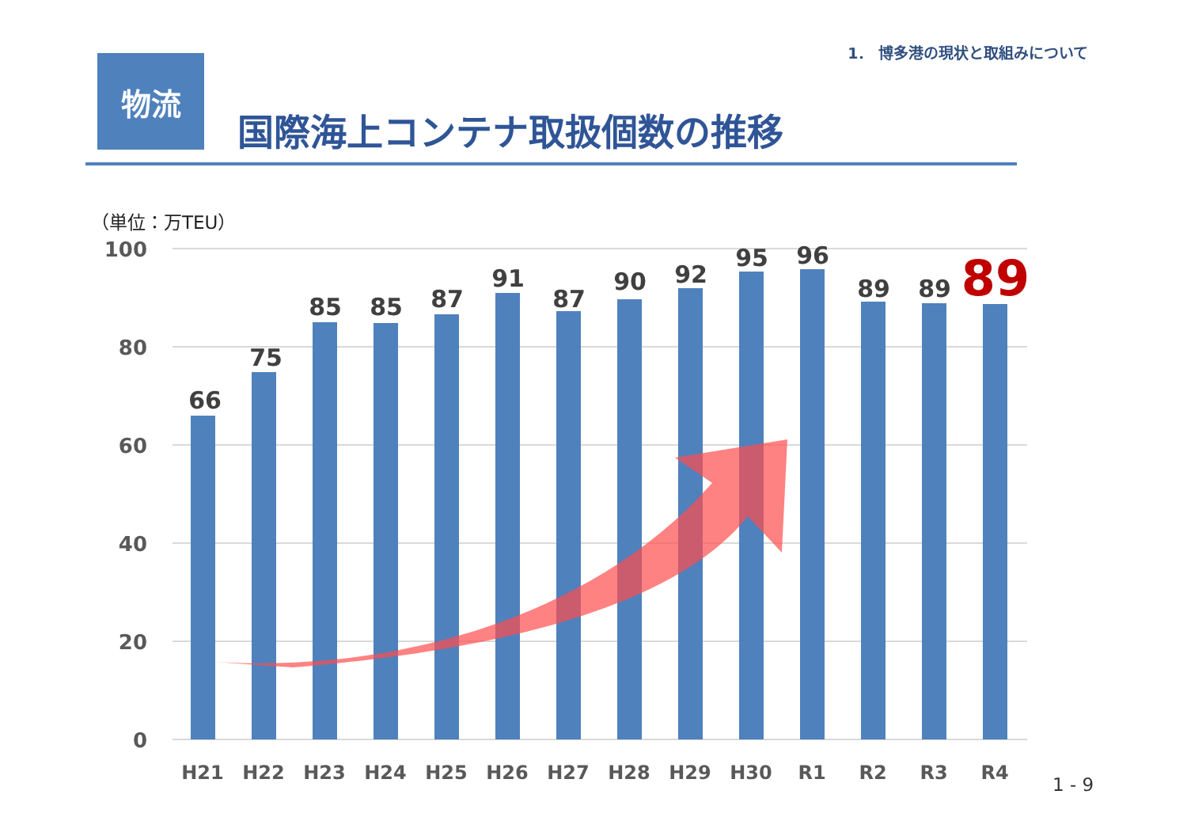1． 博多港の現状と取組みについて
物流
国際海上コンテナ取扱個数の推移
（単位：万TEU）
100
80
60
40
20
0
66
75
85
85
87
91
87
90
92
95
96
89
89
89
H21
H22
H23
H24
H25
H26
H27
H28
H29
H30
R1
R2
R3
R4
1 - 9